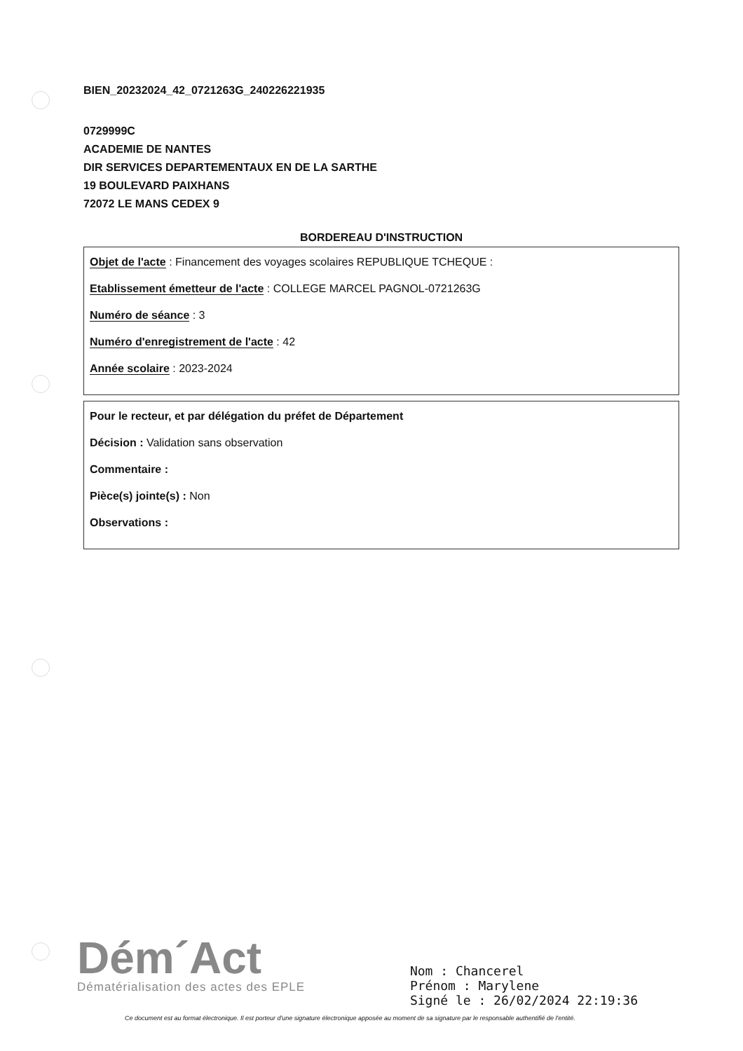BIEN_20232024_42_0721263G_240226221935
0729999C
ACADEMIE DE NANTES
DIR SERVICES DEPARTEMENTAUX EN DE LA SARTHE
19 BOULEVARD PAIXHANS
72072 LE MANS CEDEX 9
BORDEREAU D'INSTRUCTION
Objet de l'acte : Financement des voyages scolaires REPUBLIQUE TCHEQUE :
Etablissement émetteur de l'acte : COLLEGE MARCEL PAGNOL-0721263G
Numéro de séance : 3
Numéro d'enregistrement de l'acte : 42
Année scolaire : 2023-2024
Pour le recteur, et par délégation du préfet de Département
Décision : Validation sans observation
Commentaire :
Pièce(s) jointe(s) : Non
Observations :
Dém´Act
Dématérialisation des actes des EPLE
Nom : Chancerel
Prénom : Marylene
Signé le : 26/02/2024 22:19:36
Ce document est au format électronique. Il est porteur d'une signature électronique apposée au moment de sa signature par le responsable authentifié de l'entité.